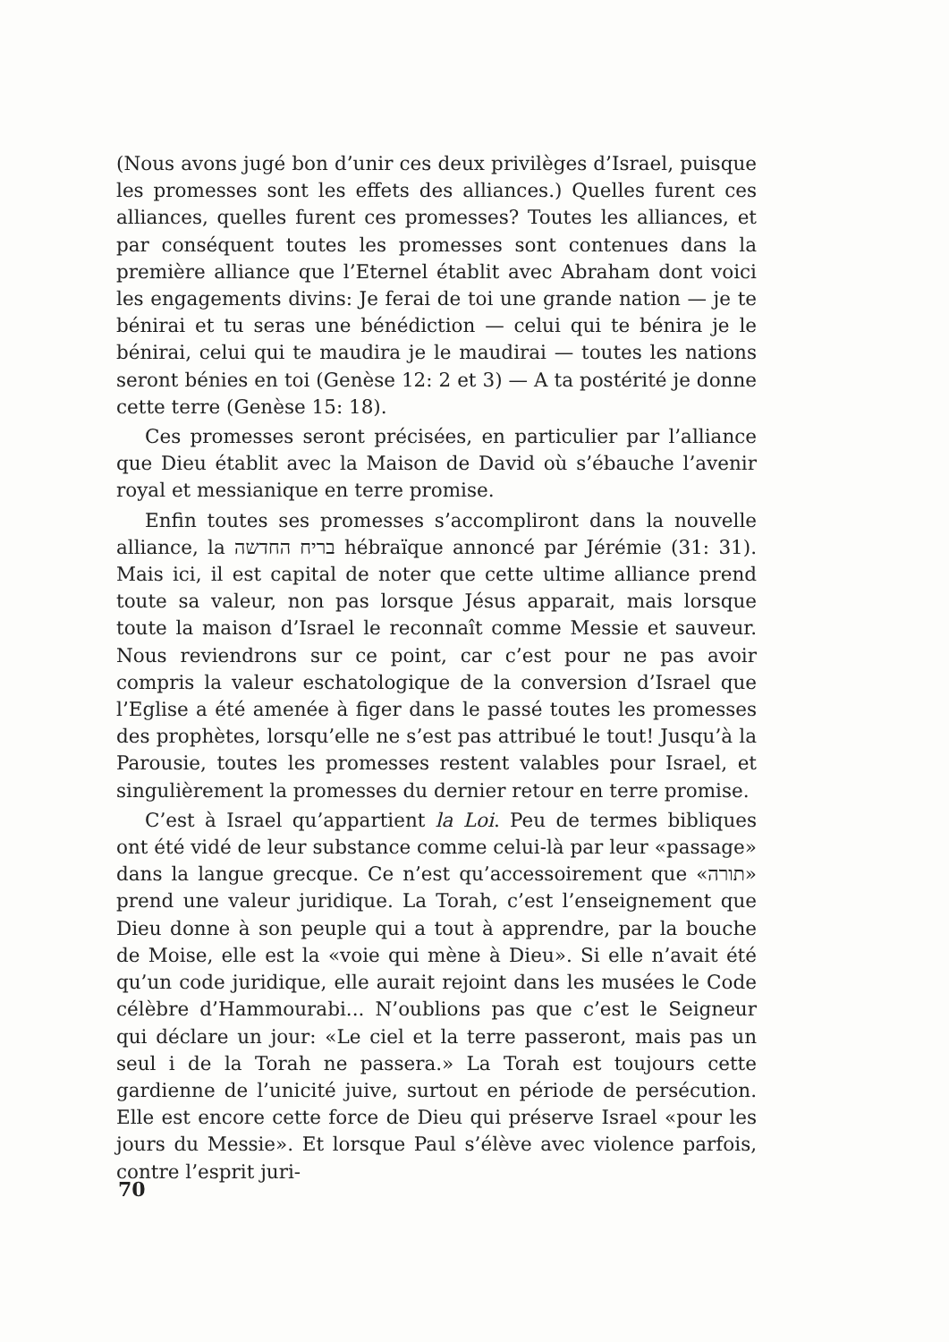(Nous avons jugé bon d’unir ces deux privilèges d’Israel, puisque les promesses sont les effets des alliances.) Quelles furent ces alliances, quelles furent ces promesses? Toutes les alliances, et par conséquent toutes les promesses sont contenues dans la première alliance que l’Eternel établit avec Abraham dont voici les engagements divins: Je ferai de toi une grande nation — je te bénirai et tu seras une bénédiction — celui qui te bénira je le bénirai, celui qui te maudira je le maudirai — toutes les nations seront bénies en toi (Genèse 12: 2 et 3) — A ta postérité je donne cette terre (Genèse 15: 18).
Ces promesses seront précisées, en particulier par l’alliance que Dieu établit avec la Maison de David où s’ébauche l’avenir royal et messianique en terre promise.
Enfin toutes ses promesses s’accompliront dans la nouvelle alliance, la בריח החדשה hébraïque annoncé par Jérémie (31: 31). Mais ici, il est capital de noter que cette ultime alliance prend toute sa valeur, non pas lorsque Jésus apparait, mais lorsque toute la maison d’Israel le reconnaît comme Messie et sauveur. Nous reviendrons sur ce point, car c’est pour ne pas avoir compris la valeur eschatologique de la conversion d’Israel que l’Eglise a été amenée à figer dans le passé toutes les promesses des prophètes, lorsqu’elle ne s’est pas attribué le tout! Jusqu’à la Parousie, toutes les promesses restent valables pour Israel, et singulièrement la promesses du dernier retour en terre promise.
C’est à Israel qu’appartient la Loi. Peu de termes bibliques ont été vidé de leur substance comme celui-là par leur «passage» dans la langue grecque. Ce n’est qu’accessoirement que «תורה» prend une valeur juridique. La Torah, c’est l’enseignement que Dieu donne à son peuple qui a tout à apprendre, par la bouche de Moise, elle est la «voie qui mène à Dieu». Si elle n’avait été qu’un code juridique, elle aurait rejoint dans les musées le Code célèbre d’Hammourabi... N’oublions pas que c’est le Seigneur qui déclare un jour: «Le ciel et la terre passeront, mais pas un seul i de la Torah ne passera.» La Torah est toujours cette gardienne de l’unicité juive, surtout en période de persécution. Elle est encore cette force de Dieu qui préserve Israel «pour les jours du Messie». Et lorsque Paul s’élève avec violence parfois, contre l’esprit juri-
70